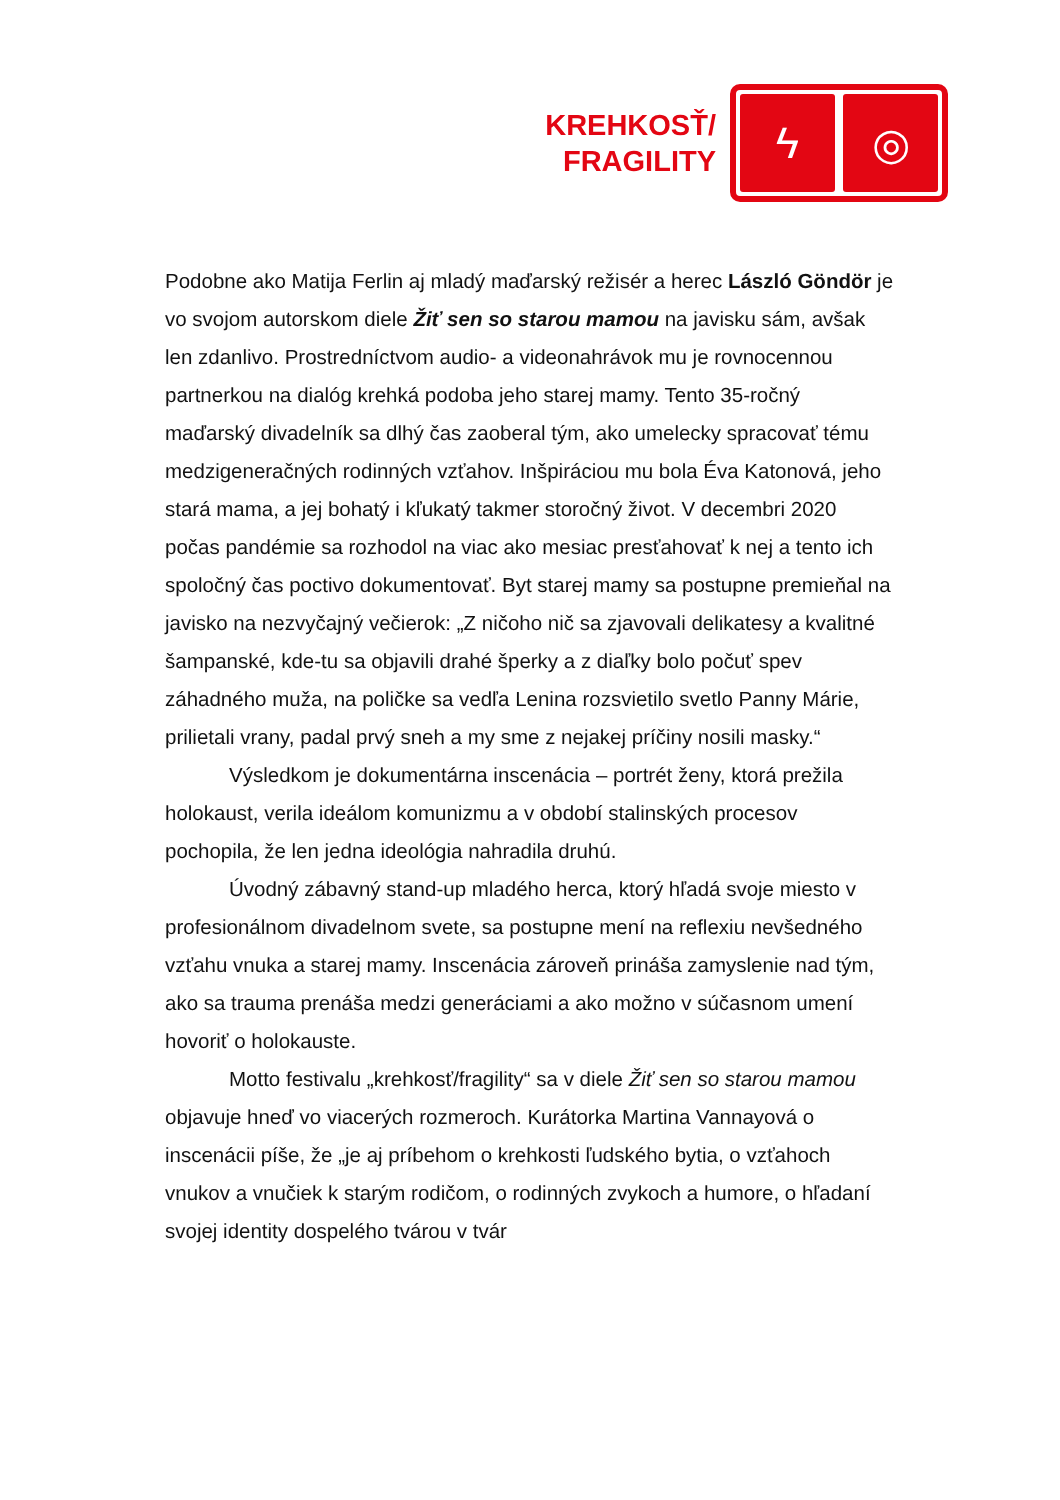KREHKOSŤ/
FRAGILITY
ϟ ◎
Podobne ako Matija Ferlin aj mladý maďarský režisér a herec László Göndör je vo svojom autorskom diele Žiť sen so starou mamou na javisku sám, avšak len zdanlivo. Prostredníctvom audio- a videonahrávok mu je rovnocennou partnerkou na dialóg krehká podoba jeho starej mamy. Tento 35-ročný maďarský divadelník sa dlhý čas zaoberal tým, ako umelecky spracovať tému medzigeneračných rodinných vzťahov. Inšpiráciou mu bola Éva Katonová, jeho stará mama, a jej bohatý i kľukatý takmer storočný život. V decembri 2020 počas pandémie sa rozhodol na viac ako mesiac presťahovať k nej a tento ich spoločný čas poctivo dokumentovať. Byt starej mamy sa postupne premieňal na javisko na nezvyčajný večierok: „Z ničoho nič sa zjavovali delikatesy a kvalitné šampanské, kde-tu sa objavili drahé šperky a z diaľky bolo počuť spev záhadného muža, na poličke sa vedľa Lenina rozsvietilo svetlo Panny Márie, prilietali vrany, padal prvý sneh a my sme z nejakej príčiny nosili masky.“
Výsledkom je dokumentárna inscenácia – portrét ženy, ktorá prežila holokaust, verila ideálom komunizmu a v období stalinských procesov pochopila, že len jedna ideológia nahradila druhú.
Úvodný zábavný stand-up mladého herca, ktorý hľadá svoje miesto v profesionálnom divadelnom svete, sa postupne mení na reflexiu nevšedného vzťahu vnuka a starej mamy. Inscenácia zároveň prináša zamyslenie nad tým, ako sa trauma prenáša medzi generáciami a ako možno v súčasnom umení hovoriť o holokauste.
Motto festivalu „krehkosť/fragility“ sa v diele Žiť sen so starou mamou objavuje hneď vo viacerých rozmeroch. Kurátorka Martina Vannayová o inscenácii píše, že „je aj príbehom o krehkosti ľudského bytia, o vzťahoch vnukov a vnučiek k starým rodičom, o rodinných zvykoch a humore, o hľadaní svojej identity dospelého tvárou v tvár